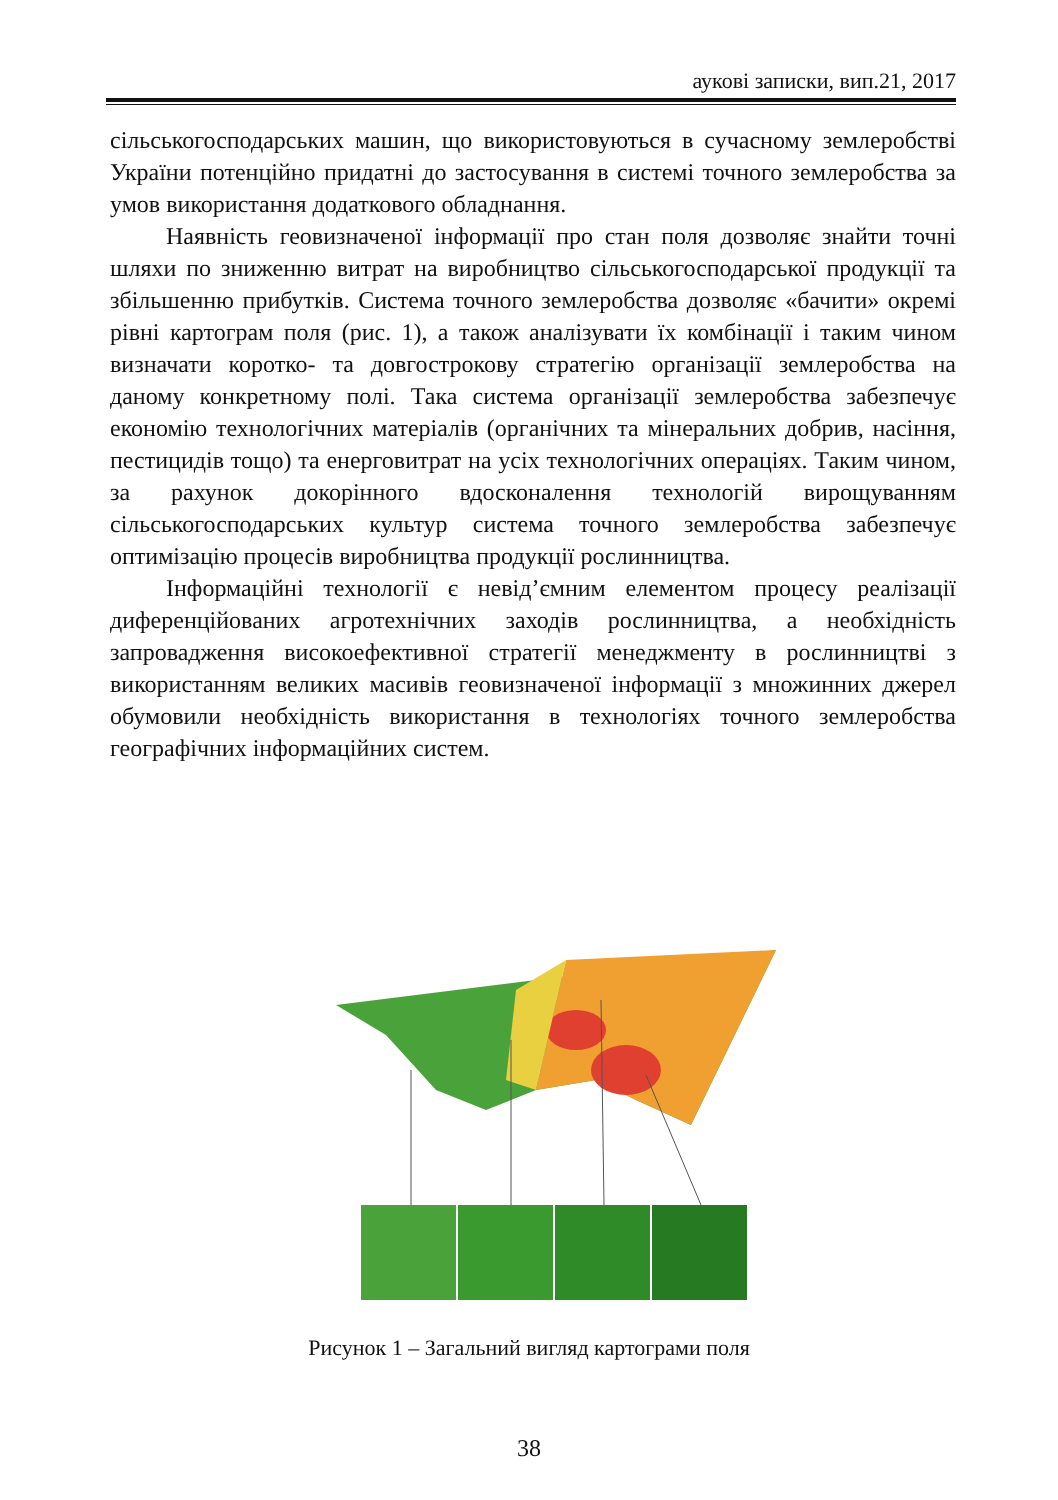аукові записки, вип.21, 2017
сільськогосподарських машин, що використовуються в сучасному землеробстві України потенційно придатні до застосування в системі точного землеробства за умов використання додаткового обладнання.
Наявність геовизначеної інформації про стан поля дозволяє знайти точні шляхи по зниженню витрат на виробництво сільськогосподарської продукції та збільшенню прибутків. Система точного землеробства дозволяє «бачити» окремі рівні картограм поля (рис. 1), а також аналізувати їх комбінації і таким чином визначати коротко- та довгострокову стратегію організації землеробства на даному конкретному полі. Така система організації землеробства забезпечує економію технологічних матеріалів (органічних та мінеральних добрив, насіння, пестицидів тощо) та енерговитрат на усіх технологічних операціях. Таким чином, за рахунок докорінного вдосконалення технологій вирощуванням сільськогосподарських культур система точного землеробства забезпечує оптимізацію процесів виробництва продукції рослинництва.
Інформаційні технології є невід’ємним елементом процесу реалізації диференційованих агротехнічних заходів рослинництва, а необхідність запровадження високоефективної стратегії менеджменту в рослинництві з використанням великих масивів геовизначеної інформації з множинних джерел обумовили необхідність використання в технологіях точного землеробства географічних інформаційних систем.
Рисунок 1 – Загальний вигляд картограми поля
38